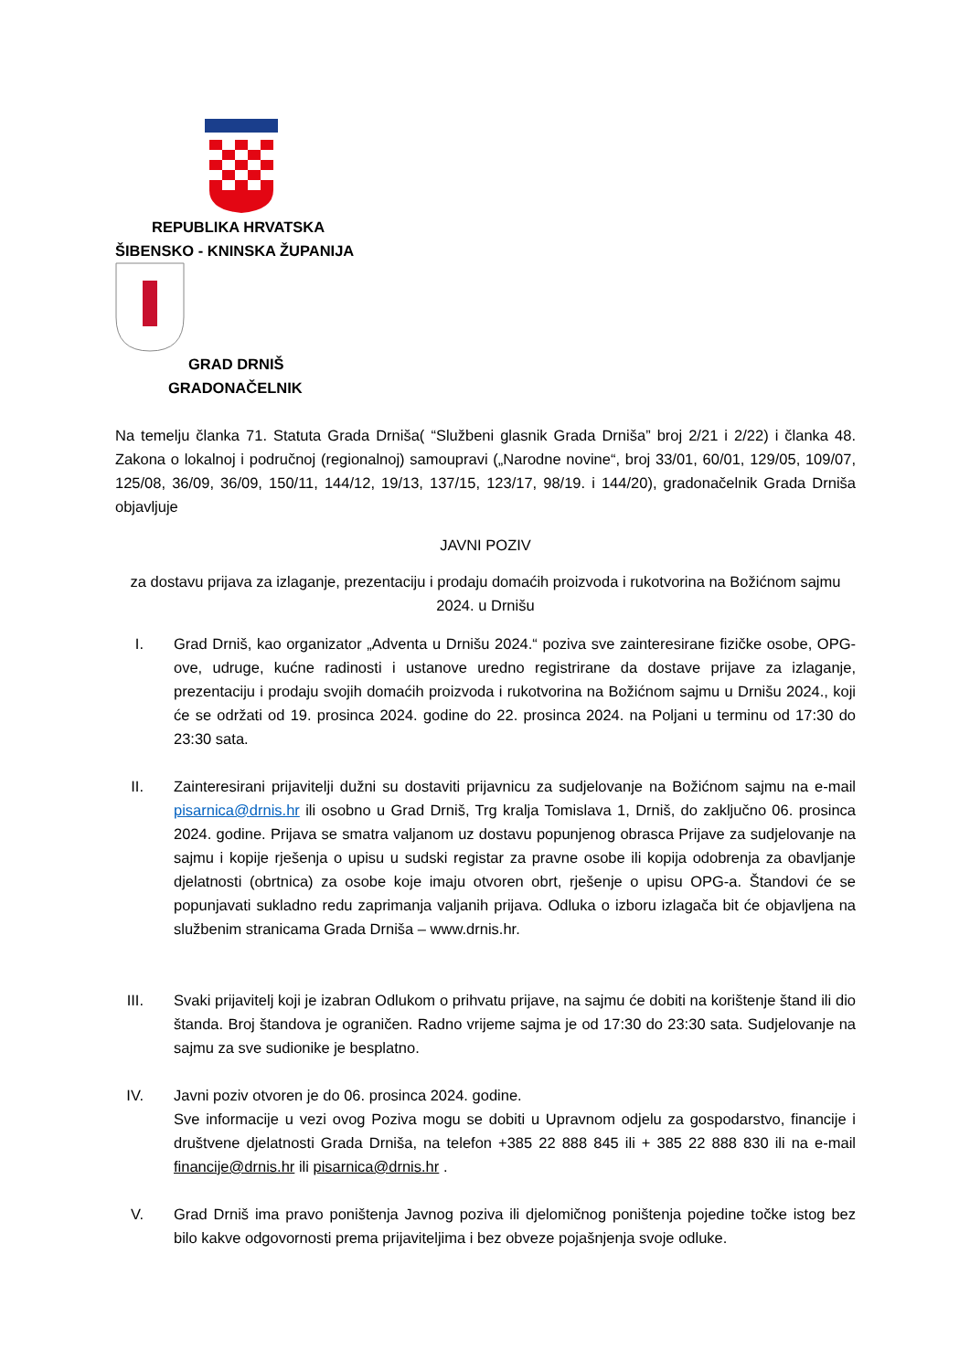REPUBLIKA HRVATSKA
ŠIBENSKO - KNINSKA ŽUPANIJA
GRAD DRNIŠ
GRADONAČELNIK
Na temelju članka 71. Statuta Grada Drniša( “Službeni glasnik Grada Drniša” broj 2/21 i 2/22) i članka 48. Zakona o lokalnoj i područnoj (regionalnoj) samoupravi („Narodne novine“, broj 33/01, 60/01, 129/05, 109/07, 125/08, 36/09, 36/09, 150/11, 144/12, 19/13, 137/15, 123/17, 98/19. i 144/20), gradonačelnik Grada Drniša objavljuje
JAVNI POZIV
za dostavu prijava za izlaganje, prezentaciju i prodaju domaćih proizvoda i rukotvorina na Božićnom sajmu 2024. u Drnišu
I. Grad Drniš, kao organizator „Adventa u Drnišu 2024.“ poziva sve zainteresirane fizičke osobe, OPG-ove, udruge, kućne radinosti i ustanove uredno registrirane da dostave prijave za izlaganje, prezentaciju i prodaju svojih domaćih proizvoda i rukotvorina na Božićnom sajmu u Drnišu 2024., koji će se održati od 19. prosinca 2024. godine do 22. prosinca 2024. na Poljani u terminu od 17:30 do 23:30 sata.
II. Zainteresirani prijavitelji dužni su dostaviti prijavnicu za sudjelovanje na Božićnom sajmu na e-mail pisarnica@drnis.hr ili osobno u Grad Drniš, Trg kralja Tomislava 1, Drniš, do zaključno 06. prosinca 2024. godine. Prijava se smatra valjanom uz dostavu popunjenog obrasca Prijave za sudjelovanje na sajmu i kopije rješenja o upisu u sudski registar za pravne osobe ili kopija odobrenja za obavljanje djelatnosti (obrtnica) za osobe koje imaju otvoren obrt, rješenje o upisu OPG-a. Štandovi će se popunjavati sukladno redu zaprimanja valjanih prijava. Odluka o izboru izlagača bit će objavljena na službenim stranicama Grada Drniša – www.drnis.hr.
III. Svaki prijavitelj koji je izabran Odlukom o prihvatu prijave, na sajmu će dobiti na korištenje štand ili dio štanda. Broj štandova je ograničen. Radno vrijeme sajma je od 17:30 do 23:30 sata. Sudjelovanje na sajmu za sve sudionike je besplatno.
IV. Javni poziv otvoren je do 06. prosinca 2024. godine.
Sve informacije u vezi ovog Poziva mogu se dobiti u Upravnom odjelu za gospodarstvo, financije i društvene djelatnosti Grada Drniša, na telefon +385 22 888 845 ili + 385 22 888 830 ili na e-mail financije@drnis.hr ili pisarnica@drnis.hr .
V. Grad Drniš ima pravo poništenja Javnog poziva ili djelomičnog poništenja pojedine točke istog bez bilo kakve odgovornosti prema prijaviteljima i bez obveze pojašnjenja svoje odluke.